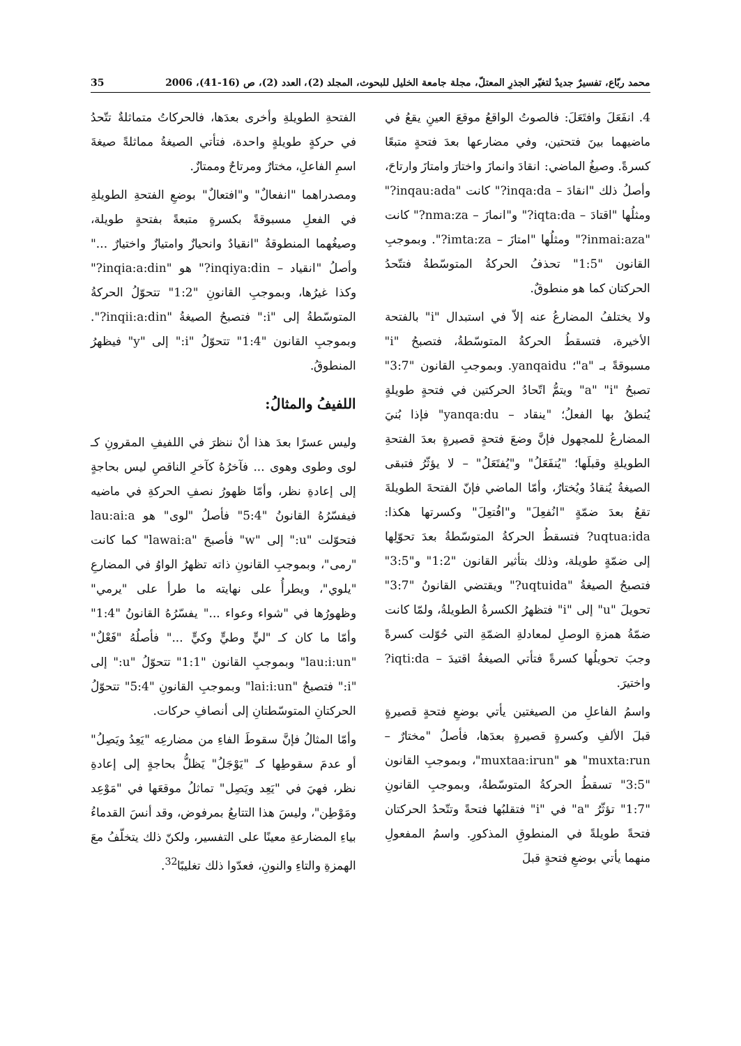محمد ربّاع، تفسيرٌ جديدٌ لتغيّر الجذرِ المعتلّ، مجلة جامعة الخليل للبحوث، المجلد (2)، العدد (2)، ص (16-41)، 2006 35
4. انفَعَلَ وافتَعَلَ: فالصوتُ الواقعُ موقعَ العينِ يقعُ في ماضيهما بينَ فتحتين، وفي مضارعها بعدَ فتحةٍ متبعًا كسرةً. وصيغُ الماضي: انقادَ وانمازَ واختارَ وامتازَ وارتاحَ، وأصلُ ذلك "انقادَ – inqa:da?" كانت "inqau:ada?" ومثلُها "اقتادَ – iqta:da?" و"انمازَ – nma:za?" كانت "inmai:aza?" ومثلُها "امتازَ – imta:za?". وبموجبِ القانون "1:5" تحذفُ الحركةُ المتوسّطةُ فتتّحدُ الحركتان كما هو منطوقٌ.
ولا يختلفُ المضارعُ عنه إلاّ في استبدال "i" بالفتحة الأخيرة، فتسقطُ الحركةُ المتوسّطةُ، فتصبحُ "i" مسبوقةً بـ "a"؛ yanqaidu. وبموجبِ القانون "3:7" تصبحُ "a" "i" ويتمُّ اتّحادُ الحركتين في فتحةٍ طويلةٍ يُنطقُ بها الفعلُ؛ "ينقاد – yanqa:du" فإذا بُنيَ المضارعُ للمجهول فإنَّ وضعَ فتحةٍ قصيرةٍ بعدَ الفتحةِ الطويلةِ وقبلَها؛ "يُنفَعَلُ" و"يُفتَعَلُ" – لا يؤثّرُ فتبقى الصيغةُ يُنقادُ ويُختارُ، وأمّا الماضي فإنّ الفتحةَ الطويلةَ تقعُ بعدَ ضمّةٍ "انُفعِلَ" و"افُتعِلَ" وكسرتها هكذا: uqtua:ida? فتسقطُ الحركةُ المتوسّطةُ بعدَ تحوّلِها إلى ضمّةٍ طويلة، وذلك بتأثير القانون "1:2" و"3:5" فتصبحُ الصيغةُ "uqtuida?" ويقتضي القانونُ "3:7" تحويلَ "u" إلى "i" فتظهرُ الكسرةُ الطويلةُ، ولمّا كانت ضمّةُ همزةِ الوصلِ لمعادلةِ الضمّةِ التي حُوّلت كسرةً وجبَ تحويلُها كسرةً فتأتي الصيغةُ اقتيدَ – iqti:da? واختيرَ.
واسمُ الفاعلِ من الصيغتين يأتي بوضعِ فتحةٍ قصيرةٍ قبلَ الألفِ وكسرةٍ قصيرةٍ بعدَها، فأصلُ "مختارٌ – muxta:run" هو "muxtaa:irun"، وبموجبِ القانون "3:5" تسقطُ الحركةُ المتوسّطةُ، وبموجبِ القانونِ "1:7" تؤثّرُ "a" في "i" فتقلبُها فتحةً وتتّحدُ الحركتان فتحةً طويلةً في المنطوقِ المذكورِ. واسمُ المفعولِ منهما يأتي بوضعِ فتحةٍ قبلَ
الفتحةِ الطويلةِ وأخرى بعدَها، فالحركاتُ متماثلةٌ تتّحدُ في حركةٍ طويلةٍ واحدة، فتأتي الصيغةُ مماثلةً صيغةَ اسمِ الفاعلِ، مختارٌ ومرتاحٌ وممتازٌ.
ومصدراهما "انفعالٌ" و"افتعالٌ" بوضعِ الفتحةِ الطويلةِ في الفعلِ مسبوقةً بكسرةٍ متبعةً بفتحةٍ طويلة، وصيغُهما المنطوقةُ "انقيادٌ وانحيازٌ وامتيازٌ واختيارٌ ..." وأصلُ "انقياد – inqiya:din?" هو "inqia:a:din?" وكذا غيرُها، وبموجبِ القانونِ "1:2" تتحوّلُ الحركةُ المتوسّطةُ إلى "i:" فتصبحُ الصيغةُ "inqii:a:din?". وبموجبِ القانون "1:4" تتحوّلُ "i:" إلى "y" فيظهرُ المنطوقُ.
اللفيفُ والمثالُ:
وليس عسرًا بعدَ هذا أنْ ننظرَ في اللفيفِ المقرونِ كـ لوى وطوى وهوى ... فآخرُهُ كآخرِ الناقصِ ليس بحاجةٍ إلى إعادةِ نظر، وأمّا ظهورُ نصفِ الحركةِ في ماضيه فيفسّرُهُ القانونُ "5:4" فأصلُ "لوى" هو lau:ai:a فتحوّلت "u:" إلى "w" فأصبحَ "lawai:a" كما كانت "رمى"، وبموجبِ القانونِ ذاته تظهرُ الواوُ في المضارعِ "يلوي"، ويطرأُ على نهايته ما طرأ على "يرمي" وظهورُها في "شواء وعواء ..." يفسّرُهُ القانونُ "1:4" وأمّا ما كان كـ "ليٍّ وطيٍّ وكيٍّ ..." فأصلُهُ "فَعْلٌ" "lau:i:un" وبموجبِ القانون "1:1" تتحوّلُ "u:" إلى "i:" فتصبحُ "lai:i:un" وبموجبِ القانونِ "5:4" تتحوّلُ الحركتانِ المتوسّطتانِ إلى أنصافِ حركات.
وأمّا المثالُ فإنَّ سقوطَ الفاءِ من مضارعِه "يَعِدُ ويَصِلُ" أو عدمَ سقوطِها كـ "يَوْجَلُ" يَظلُّ بحاجةٍ إلى إعادةِ نظر، فهيَ في "يَعِد ويَصِل" تماثلُ موقعَها في "مَوْعِد ومَوْطِن"، وليسَ هذا التتابعُ بمرفوض، وقد أنسَ القدماءُ بياءِ المضارعةِ معينًا على التفسير، ولكنّ ذلك يتخلّفُ معَ الهمزةِ والتاءِ والنونِ، فعدّوا ذلك تغليبًا<sup>32</sup>.